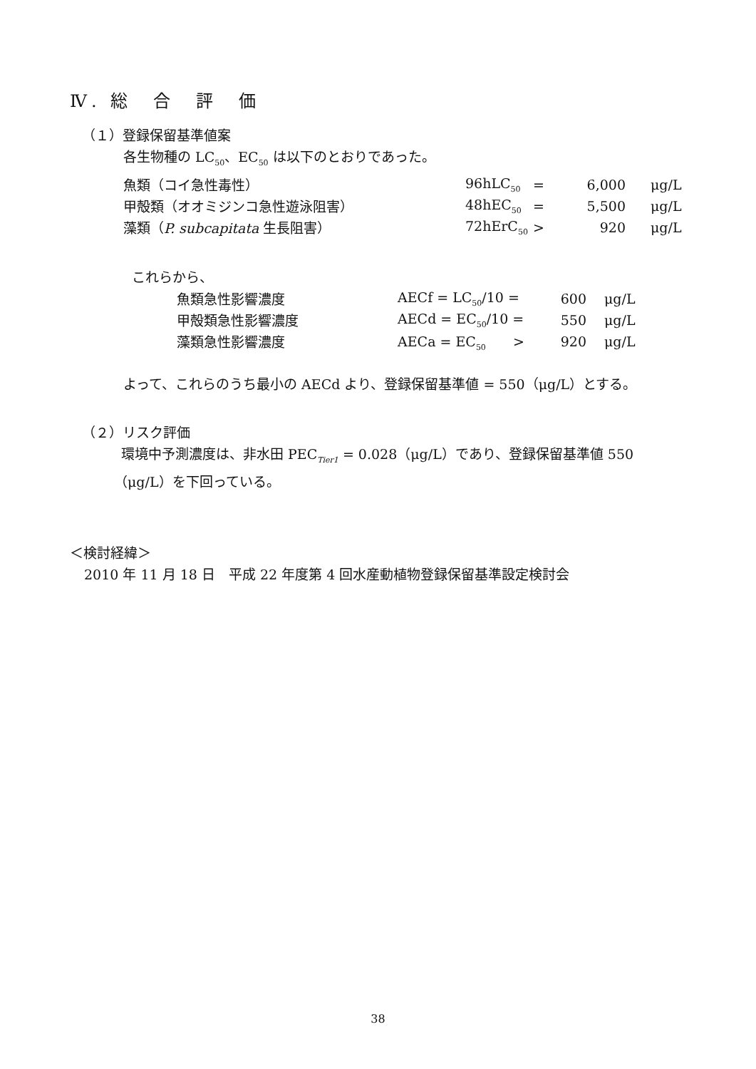Ⅳ. 総　合　評　価
（１）登録保留基準値案
各生物種の LC<sub>50</sub>、EC<sub>50</sub> は以下のとおりであった。
| 魚類（コイ急性毒性） | 96hLC<sub>50</sub> | = | 6,000 | μg/L |
| 甲殻類（オオミジンコ急性遊泳阻害） | 48hEC<sub>50</sub> | = | 5,500 | μg/L |
| 藻類（ P. subcapitata 生長阻害） | 72hErC<sub>50</sub> | > | 920 | μg/L |
これらから、
| 魚類急性影響濃度 | AECf = LC<sub>50</sub>/10 = | 600 | μg/L |
| 甲殻類急性影響濃度 | AECd = EC<sub>50</sub>/10 = | 550 | μg/L |
| 藻類急性影響濃度 | AECa = EC<sub>50</sub> > | 920 | μg/L |
よって、これらのうち最小の AECd より、登録保留基準値 = 550（μg/L）とする。
（２）リスク評価
環境中予測濃度は、非水田 PEC<sub>Tier1</sub> = 0.028（μg/L）であり、登録保留基準値 550
（μg/L）を下回っている。
＜検討経緯＞
2010 年 11 月 18 日　平成 22 年度第 4 回水産動植物登録保留基準設定検討会
38